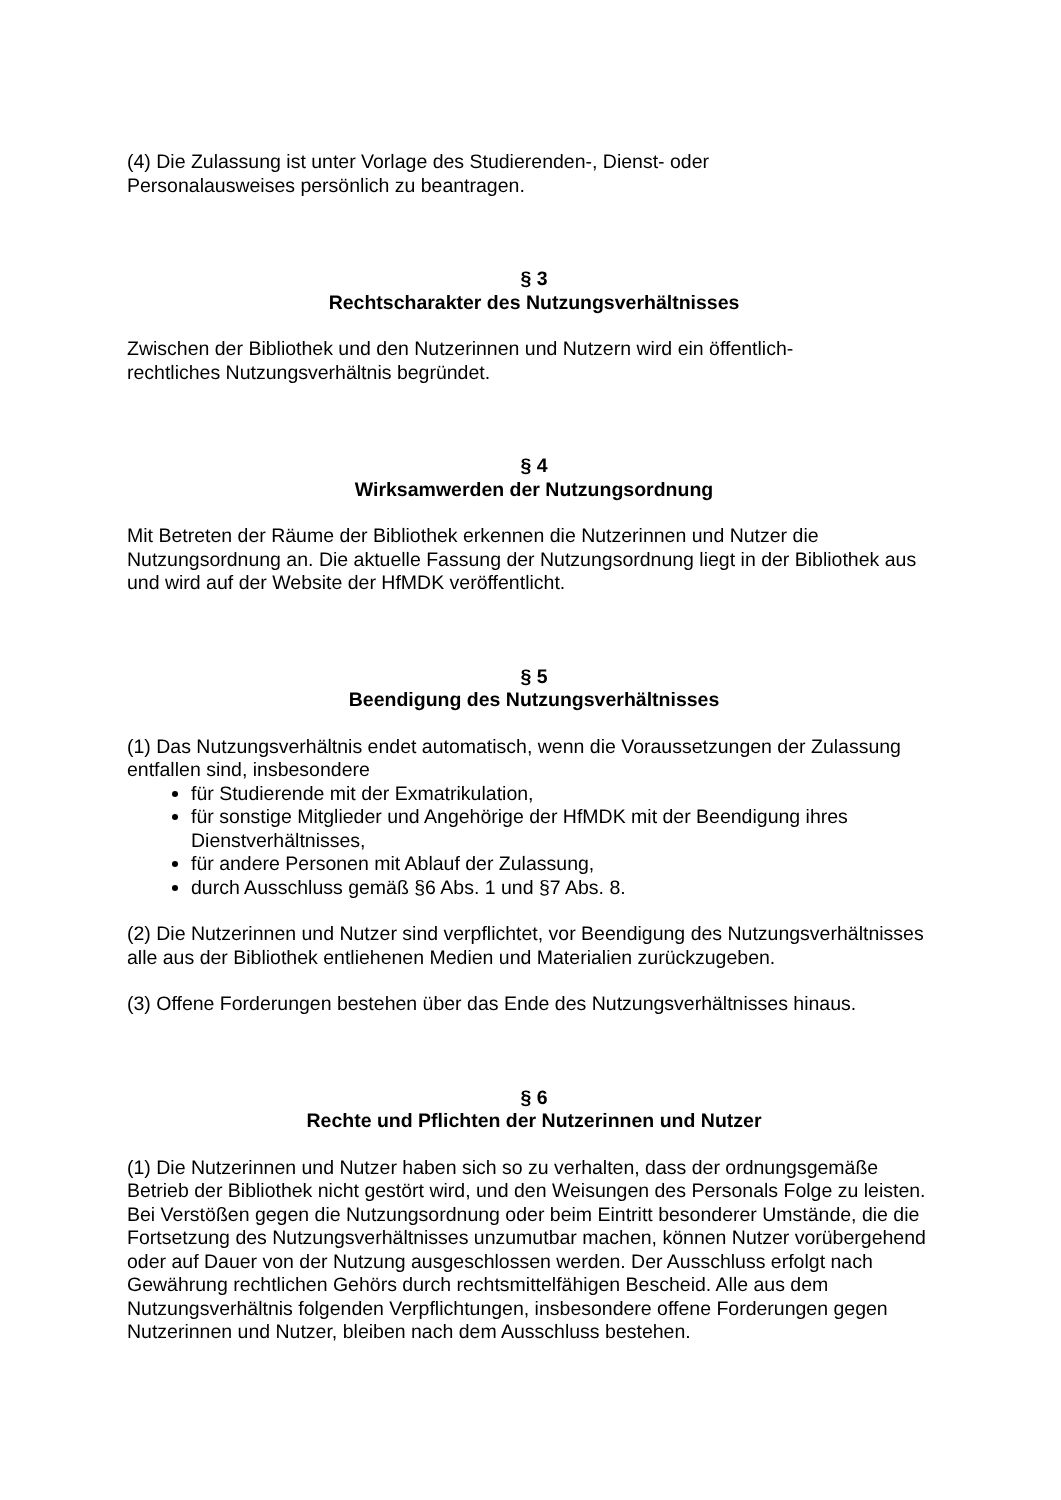(4) Die Zulassung ist unter Vorlage des Studierenden-, Dienst- oder
Personalausweises persönlich zu beantragen.
§ 3
Rechtscharakter des Nutzungsverhältnisses
Zwischen der Bibliothek und den Nutzerinnen und Nutzern wird ein öffentlich-
rechtliches Nutzungsverhältnis begründet.
§ 4
Wirksamwerden der Nutzungsordnung
Mit Betreten der Räume der Bibliothek erkennen die Nutzerinnen und Nutzer die Nutzungsordnung an. Die aktuelle Fassung der Nutzungsordnung liegt in der Bibliothek aus und wird auf der Website der HfMDK veröffentlicht.
§ 5
Beendigung des Nutzungsverhältnisses
(1) Das Nutzungsverhältnis endet automatisch, wenn die Voraussetzungen der Zulassung entfallen sind, insbesondere
für Studierende mit der Exmatrikulation,
für sonstige Mitglieder und Angehörige der HfMDK mit der Beendigung ihres Dienstverhältnisses,
für andere Personen mit Ablauf der Zulassung,
durch Ausschluss gemäß §6 Abs. 1 und §7 Abs. 8.
(2) Die Nutzerinnen und Nutzer sind verpflichtet, vor Beendigung des Nutzungsverhältnisses alle aus der Bibliothek entliehenen Medien und Materialien zurückzugeben.
(3) Offene Forderungen bestehen über das Ende des Nutzungsverhältnisses hinaus.
§ 6
Rechte und Pflichten der Nutzerinnen und Nutzer
(1) Die Nutzerinnen und Nutzer haben sich so zu verhalten, dass der ordnungsgemäße Betrieb der Bibliothek nicht gestört wird, und den Weisungen des Personals Folge zu leisten. Bei Verstößen gegen die Nutzungsordnung oder beim Eintritt besonderer Umstände, die die Fortsetzung des Nutzungsverhältnisses unzumutbar machen, können Nutzer vorübergehend oder auf Dauer von der Nutzung ausgeschlossen werden. Der Ausschluss erfolgt nach Gewährung rechtlichen Gehörs durch rechtsmittelfähigen Bescheid. Alle aus dem Nutzungsverhältnis folgenden Verpflichtungen, insbesondere offene Forderungen gegen Nutzerinnen und Nutzer, bleiben nach dem Ausschluss bestehen.